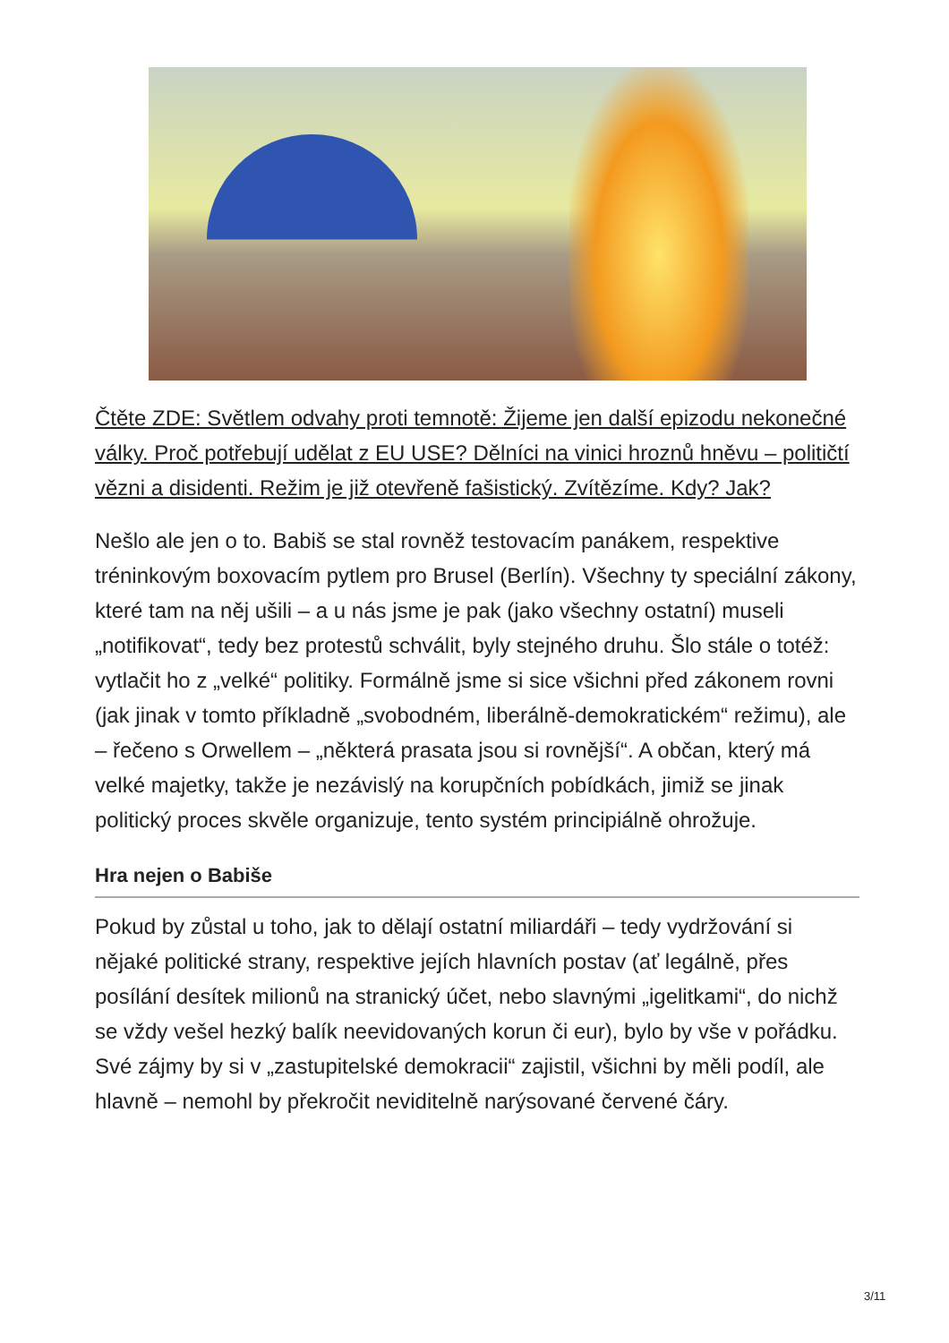Čtěte ZDE: Světlem odvahy proti temnotě: Žijeme jen další epizodu nekonečné války. Proč potřebují udělat z EU USE? Dělníci na vinici hroznů hněvu – političtí vězni a disidenti. Režim je již otevřeně fašistický. Zvítězíme. Kdy? Jak?
Nešlo ale jen o to. Babiš se stal rovněž testovacím panákem, respektive tréninkovým boxovacím pytlem pro Brusel (Berlín). Všechny ty speciální zákony, které tam na něj ušili – a u nás jsme je pak (jako všechny ostatní) museli „notifikovat“, tedy bez protestů schválit, byly stejného druhu. Šlo stále o totéž: vytlačit ho z „velké“ politiky. Formálně jsme si sice všichni před zákonem rovni (jak jinak v tomto příkladně „svobodném, liberálně-demokratickém“ režimu), ale – řečeno s Orwellem – „některá prasata jsou si rovnější“. A občan, který má velké majetky, takže je nezávislý na korupčních pobídkách, jimiž se jinak politický proces skvěle organizuje, tento systém principiálně ohrožuje.
Hra nejen o Babiše
Pokud by zůstal u toho, jak to dělají ostatní miliardáři – tedy vydržování si nějaké politické strany, respektive jejích hlavních postav (ať legálně, přes posílání desítek milionů na stranický účet, nebo slavnými „igelitkami“, do nichž se vždy vešel hezký balík neevidovaných korun či eur), bylo by vše v pořádku. Své zájmy by si v „zastupitelské demokracii“ zajistil, všichni by měli podíl, ale hlavně – nemohl by překročit neviditelně narýsované červené čáry.
3/11